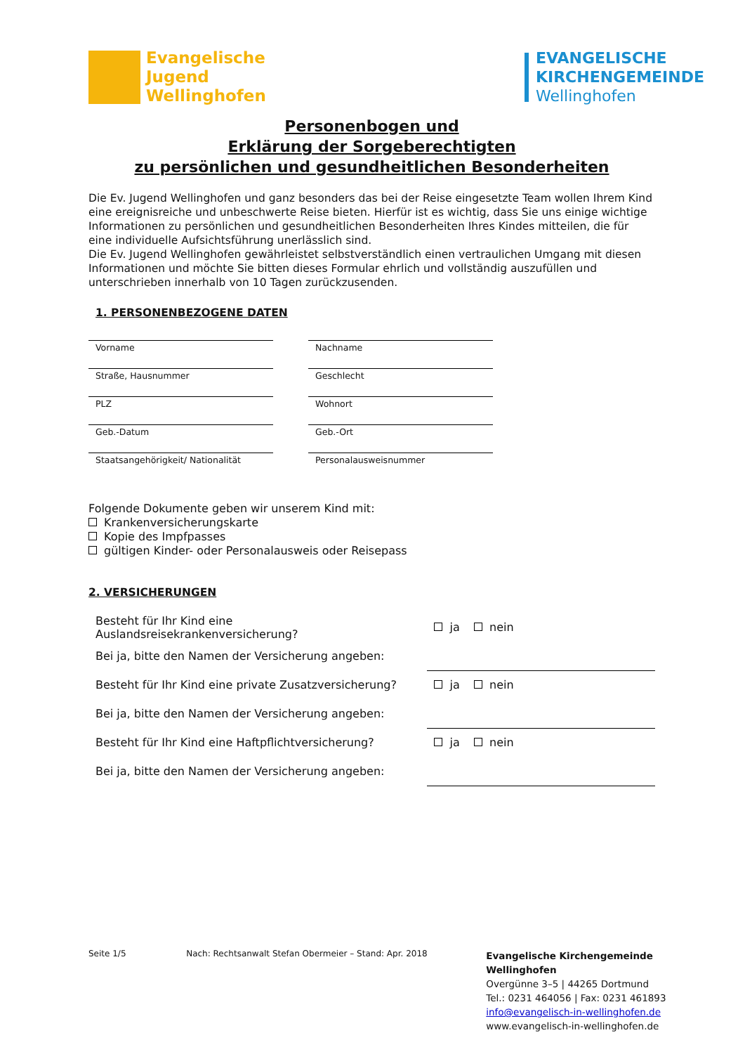Evangelische
Jugend
Wellinghofen
EVANGELISCHE
KIRCHENGEMEINDE
Wellinghofen
Personenbogen und
Erklärung der Sorgeberechtigten
zu persönlichen und gesundheitlichen Besonderheiten
Die Ev. Jugend Wellinghofen und ganz besonders das bei der Reise eingesetzte Team wollen Ihrem Kind eine ereignisreiche und unbeschwerte Reise bieten. Hierfür ist es wichtig, dass Sie uns einige wichtige Informationen zu persönlichen und gesundheitlichen Besonderheiten Ihres Kindes mitteilen, die für eine individuelle Aufsichtsführung unerlässlich sind.
Die Ev. Jugend Wellinghofen gewährleistet selbstverständlich einen vertraulichen Umgang mit diesen Informationen und möchte Sie bitten dieses Formular ehrlich und vollständig auszufüllen und unterschrieben innerhalb von 10 Tagen zurückzusenden.
1. PERSONENBEZOGENE DATEN
Vorname
Nachname
Straße, Hausnummer
Geschlecht
PLZ
Wohnort
Geb.-Datum
Geb.-Ort
Staatsangehörigkeit/ Nationalität
Personalausweisnummer
Folgende Dokumente geben wir unserem Kind mit:
Krankenversicherungskarte
Kopie des Impfpasses
gültigen Kinder- oder Personalausweis oder Reisepass
2. VERSICHERUNGEN
Besteht für Ihr Kind eine Auslandsreisekrankenversicherung?
ja nein
Bei ja, bitte den Namen der Versicherung angeben:
Besteht für Ihr Kind eine private Zusatzversicherung?
ja nein
Bei ja, bitte den Namen der Versicherung angeben:
Besteht für Ihr Kind eine Haftpflichtversicherung? ja nein
Bei ja, bitte den Namen der Versicherung angeben:
Seite 1/5 Nach: Rechtsanwalt Stefan Obermeier – Stand: Apr. 2018
Evangelische Kirchengemeinde Wellinghofen
Overgünne 3–5 | 44265 Dortmund
Tel.: 0231 464056 | Fax: 0231 461893
info@evangelisch-in-wellinghofen.de
www.evangelisch-in-wellinghofen.de